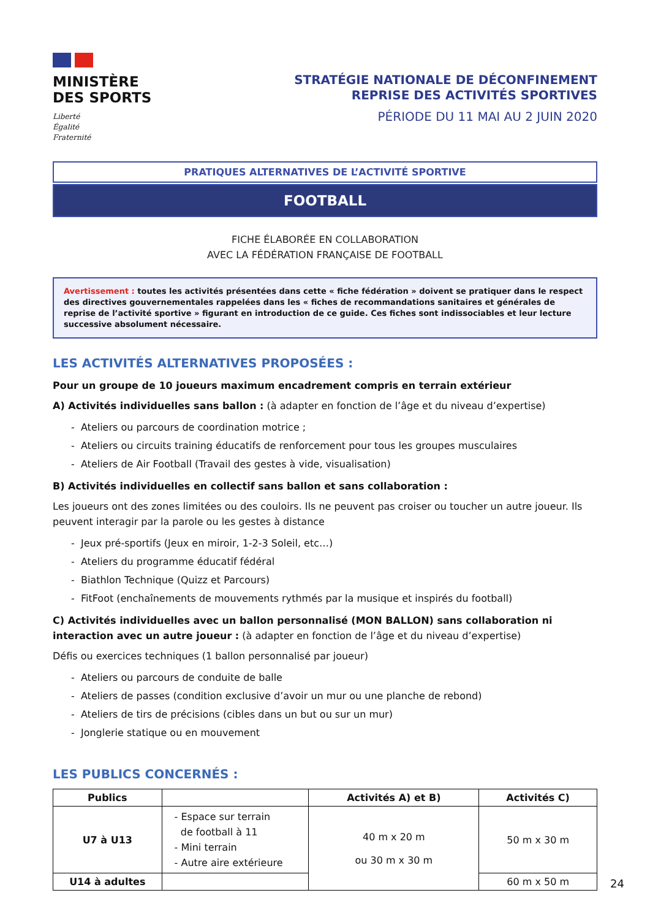MINISTÈRE
DES SPORTS
Liberté
Égalité
Fraternité
STRATÉGIE NATIONALE DE DÉCONFINEMENT
REPRISE DES ACTIVITÉS SPORTIVES
PÉRIODE DU 11 MAI AU 2 JUIN 2020
PRATIQUES ALTERNATIVES DE L’ACTIVITÉ SPORTIVE
FOOTBALL
FICHE ÉLABORÉE EN COLLABORATION
AVEC LA FÉDÉRATION FRANÇAISE DE FOOTBALL
Avertissement : toutes les activités présentées dans cette « fiche fédération » doivent se pratiquer dans le respect des directives gouvernementales rappelées dans les « fiches de recommandations sanitaires et générales de reprise de l’activité sportive » figurant en introduction de ce guide. Ces fiches sont indissociables et leur lecture successive absolument nécessaire.
LES ACTIVITÉS ALTERNATIVES PROPOSÉES :
Pour un groupe de 10 joueurs maximum encadrement compris en terrain extérieur
A) Activités individuelles sans ballon : (à adapter en fonction de l’âge et du niveau d’expertise)
- Ateliers ou parcours de coordination motrice ;
- Ateliers ou circuits training éducatifs de renforcement pour tous les groupes musculaires
- Ateliers de Air Football (Travail des gestes à vide, visualisation)
B) Activités individuelles en collectif sans ballon et sans collaboration :
Les joueurs ont des zones limitées ou des couloirs. Ils ne peuvent pas croiser ou toucher un autre joueur. Ils peuvent interagir par la parole ou les gestes à distance
- Jeux pré-sportifs (Jeux en miroir, 1-2-3 Soleil, etc…)
- Ateliers du programme éducatif fédéral
- Biathlon Technique (Quizz et Parcours)
- FitFoot (enchaînements de mouvements rythmés par la musique et inspirés du football)
C) Activités individuelles avec un ballon personnalisé (MON BALLON) sans collaboration ni interaction avec un autre joueur : (à adapter en fonction de l’âge et du niveau d’expertise)
Défis ou exercices techniques (1 ballon personnalisé par joueur)
- Ateliers ou parcours de conduite de balle
- Ateliers de passes (condition exclusive d’avoir un mur ou une planche de rebond)
- Ateliers de tirs de précisions (cibles dans un but ou sur un mur)
- Jonglerie statique ou en mouvement
LES PUBLICS CONCERNÉS :
| Publics | | Activités A) et B) | Activités C) |
| --- | --- | --- | --- |
| U7 à U13 | - Espace sur terrain de football à 11 - Mini terrain - Autre aire extérieure | 40 m x 20 m ou 30 m x 30 m | 50 m x 30 m |
| U14 à adultes | | | 60 m x 50 m |
24